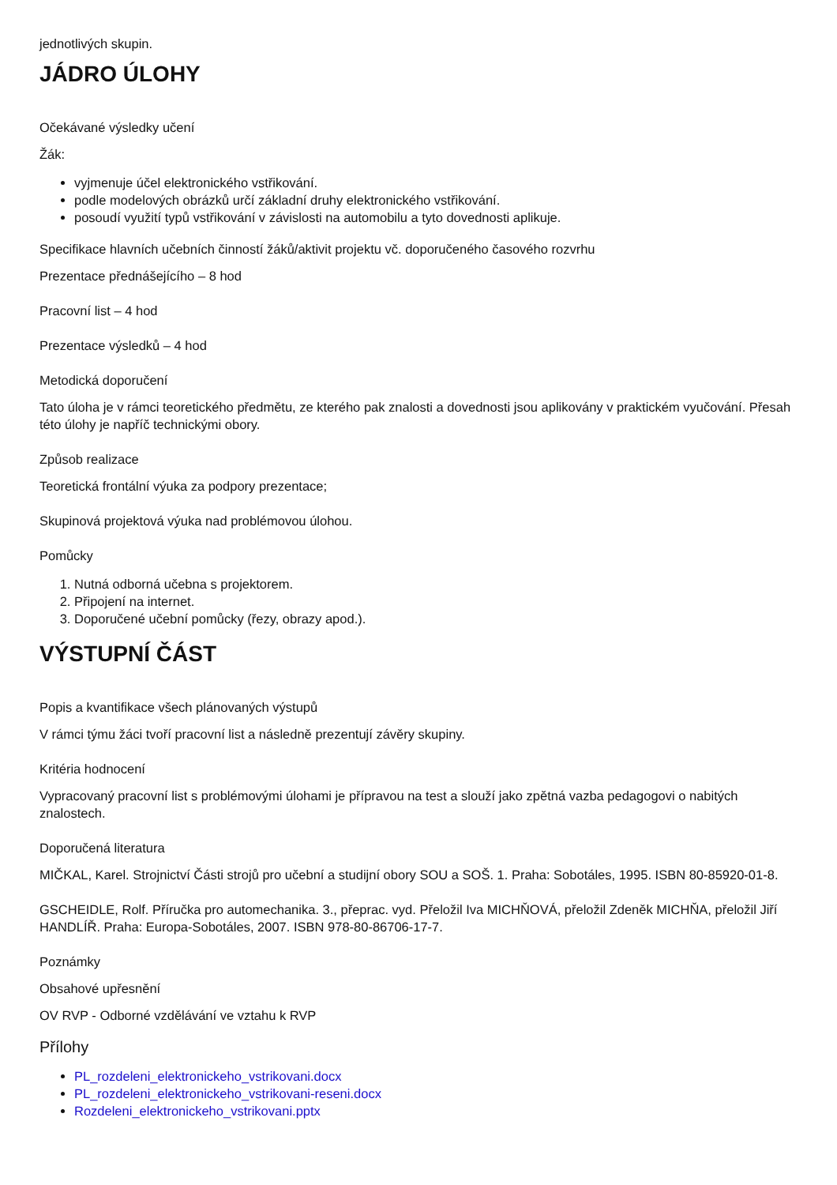jednotlivých skupin.
JÁDRO ÚLOHY
Očekávané výsledky učení
Žák:
vyjmenuje účel elektronického vstřikování.
podle modelových obrázků určí základní druhy elektronického vstřikování.
posoudí využití typů vstřikování v závislosti na automobilu a tyto dovednosti aplikuje.
Specifikace hlavních učebních činností žáků/aktivit projektu vč. doporučeného časového rozvrhu
Prezentace přednášejícího – 8 hod
Pracovní list – 4 hod
Prezentace výsledků – 4 hod
Metodická doporučení
Tato úloha je v rámci teoretického předmětu, ze kterého pak znalosti a dovednosti jsou aplikovány v praktickém vyučování. Přesah této úlohy je napříč technickými obory.
Způsob realizace
Teoretická frontální výuka za podpory prezentace;
Skupinová projektová výuka nad problémovou úlohou.
Pomůcky
1. Nutná odborná učebna s projektorem.
2. Připojení na internet.
3. Doporučené učební pomůcky (řezy, obrazy apod.).
VÝSTUPNÍ ČÁST
Popis a kvantifikace všech plánovaných výstupů
V rámci týmu žáci tvoří pracovní list a následně prezentují závěry skupiny.
Kritéria hodnocení
Vypracovaný pracovní list s problémovými úlohami je přípravou na test a slouží jako zpětná vazba pedagogovi o nabitých znalostech.
Doporučená literatura
MIČKAL, Karel. Strojnictví Části strojů pro učební a studijní obory SOU a SOŠ. 1. Praha: Sobotáles, 1995. ISBN 80-85920-01-8.
GSCHEIDLE, Rolf. Příručka pro automechanika. 3., přeprac. vyd. Přeložil Iva MICHŇOVÁ, přeložil Zdeněk MICHŇA, přeložil Jiří HANDLÍŘ. Praha: Europa-Sobotáles, 2007. ISBN 978-80-86706-17-7.
Poznámky
Obsahové upřesnění
OV RVP - Odborné vzdělávání ve vztahu k RVP
Přílohy
PL_rozdeleni_elektronickeho_vstrikovani.docx
PL_rozdeleni_elektronickeho_vstrikovani-reseni.docx
Rozdeleni_elektronickeho_vstrikovani.pptx